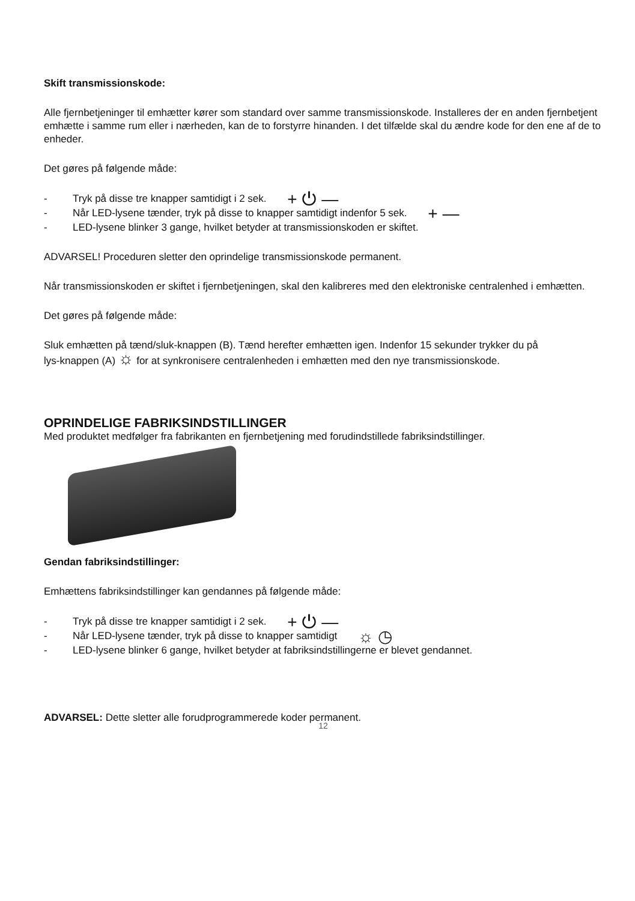Skift transmissionskode:
Alle fjernbetjeninger til emhætter kører som standard over samme transmissionskode. Installeres der en anden fjernbetjent emhætte i samme rum eller i nærheden, kan de to forstyrre hinanden. I det tilfælde skal du ændre kode for den ene af de to enheder.
Det gøres på følgende måde:
- Tryk på disse tre knapper samtidigt i 2 sek. + ⏻ —
- Når LED-lysene tænder, tryk på disse to knapper samtidigt indenfor 5 sek. + —
- LED-lysene blinker 3 gange, hvilket betyder at transmissionskoden er skiftet.
ADVARSEL! Proceduren sletter den oprindelige transmissionskode permanent.
Når transmissionskoden er skiftet i fjernbetjeningen, skal den kalibreres med den elektroniske centralenhed i emhætten.
Det gøres på følgende måde:
Sluk emhætten på tænd/sluk-knappen (B). Tænd herefter emhætten igen. Indenfor 15 sekunder trykker du på
lys-knappen (A) ☼ for at synkronisere centralenheden i emhætten med den nye transmissionskode.
OPRINDELIGE FABRIKSINDSTILLINGER
Med produktet medfølger fra fabrikanten en fjernbetjening med forudindstillede fabriksindstillinger.
Gendan fabriksindstillinger:
Emhættens fabriksindstillinger kan gendannes på følgende måde:
- Tryk på disse tre knapper samtidigt i 2 sek. + ⏻ —
- Når LED-lysene tænder, tryk på disse to knapper samtidigt ☼ ◷
- LED-lysene blinker 6 gange, hvilket betyder at fabriksindstillingerne er blevet gendannet.
ADVARSEL: Dette sletter alle forudprogrammerede koder permanent.
12